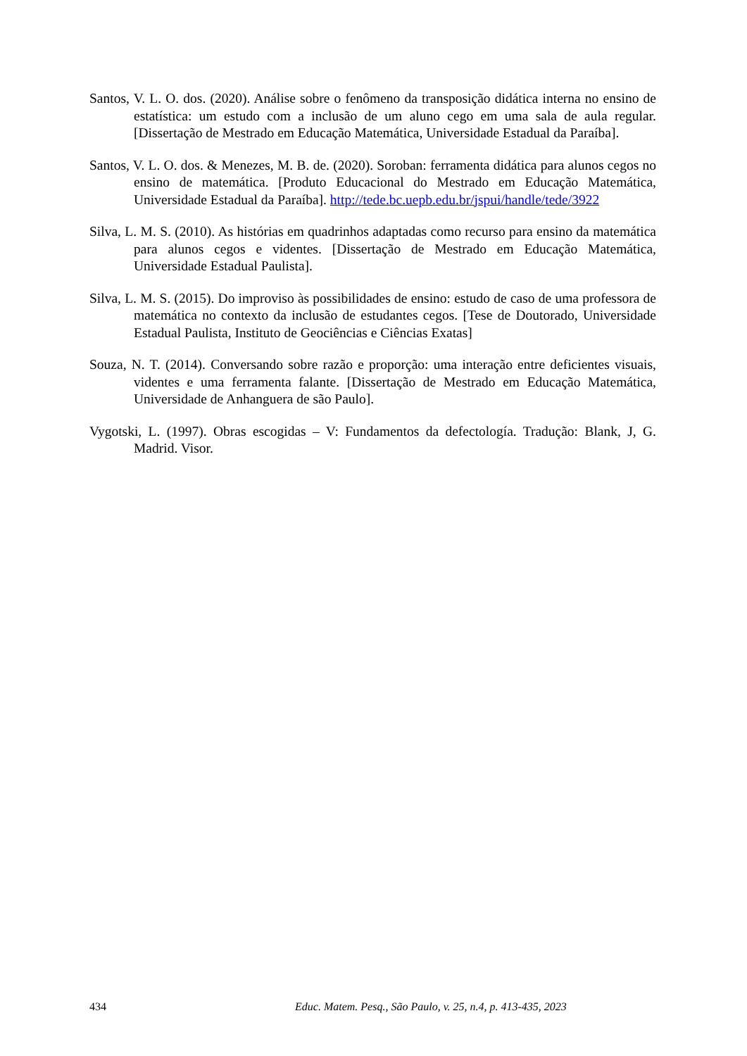Santos, V. L. O. dos. (2020). Análise sobre o fenômeno da transposição didática interna no ensino de estatística: um estudo com a inclusão de um aluno cego em uma sala de aula regular. [Dissertação de Mestrado em Educação Matemática, Universidade Estadual da Paraíba].
Santos, V. L. O. dos. & Menezes, M. B. de. (2020). Soroban: ferramenta didática para alunos cegos no ensino de matemática. [Produto Educacional do Mestrado em Educação Matemática, Universidade Estadual da Paraíba]. http://tede.bc.uepb.edu.br/jspui/handle/tede/3922
Silva, L. M. S. (2010). As histórias em quadrinhos adaptadas como recurso para ensino da matemática para alunos cegos e videntes. [Dissertação de Mestrado em Educação Matemática, Universidade Estadual Paulista].
Silva, L. M. S. (2015). Do improviso às possibilidades de ensino: estudo de caso de uma professora de matemática no contexto da inclusão de estudantes cegos. [Tese de Doutorado, Universidade Estadual Paulista, Instituto de Geociências e Ciências Exatas]
Souza, N. T. (2014). Conversando sobre razão e proporção: uma interação entre deficientes visuais, videntes e uma ferramenta falante. [Dissertação de Mestrado em Educação Matemática, Universidade de Anhanguera de são Paulo].
Vygotski, L. (1997). Obras escogidas – V: Fundamentos da defectología. Tradução: Blank, J, G. Madrid. Visor.
434 Educ. Matem. Pesq., São Paulo, v. 25, n.4, p. 413-435, 2023